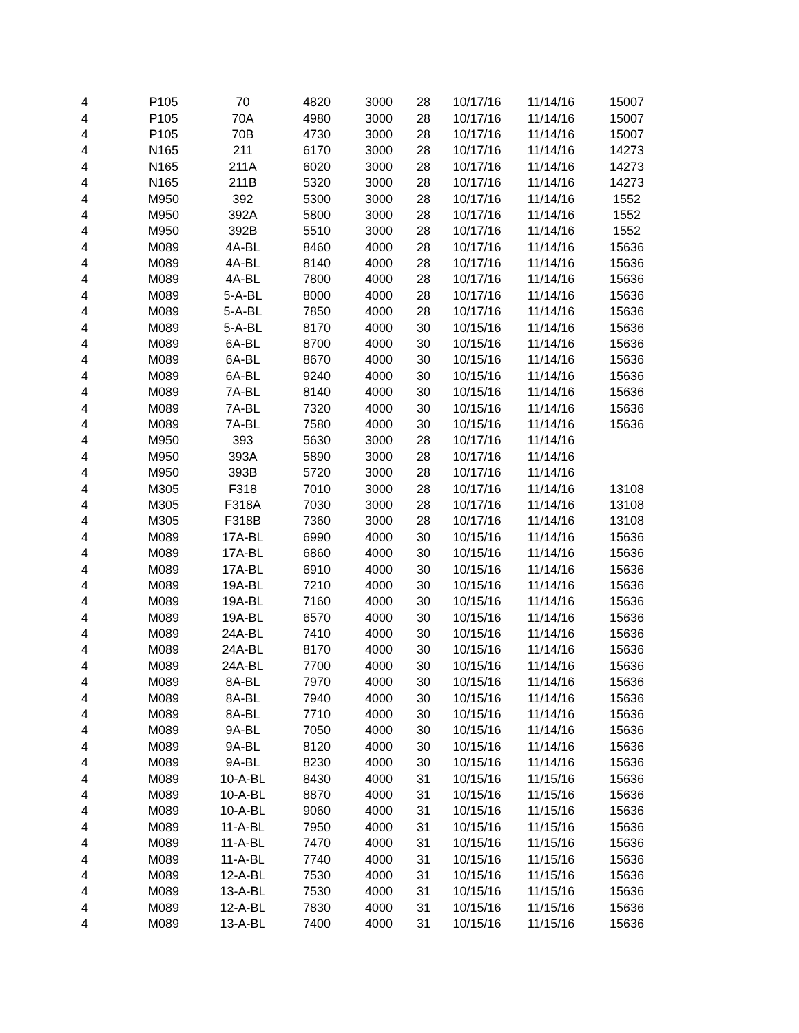| 4 | P105 | 70 | 4820 | 3000 | 28 | 10/17/16 | 11/14/16 | 15007 |
| 4 | P105 | 70A | 4980 | 3000 | 28 | 10/17/16 | 11/14/16 | 15007 |
| 4 | P105 | 70B | 4730 | 3000 | 28 | 10/17/16 | 11/14/16 | 15007 |
| 4 | N165 | 211 | 6170 | 3000 | 28 | 10/17/16 | 11/14/16 | 14273 |
| 4 | N165 | 211A | 6020 | 3000 | 28 | 10/17/16 | 11/14/16 | 14273 |
| 4 | N165 | 211B | 5320 | 3000 | 28 | 10/17/16 | 11/14/16 | 14273 |
| 4 | M950 | 392 | 5300 | 3000 | 28 | 10/17/16 | 11/14/16 | 1552 |
| 4 | M950 | 392A | 5800 | 3000 | 28 | 10/17/16 | 11/14/16 | 1552 |
| 4 | M950 | 392B | 5510 | 3000 | 28 | 10/17/16 | 11/14/16 | 1552 |
| 4 | M089 | 4A-BL | 8460 | 4000 | 28 | 10/17/16 | 11/14/16 | 15636 |
| 4 | M089 | 4A-BL | 8140 | 4000 | 28 | 10/17/16 | 11/14/16 | 15636 |
| 4 | M089 | 4A-BL | 7800 | 4000 | 28 | 10/17/16 | 11/14/16 | 15636 |
| 4 | M089 | 5-A-BL | 8000 | 4000 | 28 | 10/17/16 | 11/14/16 | 15636 |
| 4 | M089 | 5-A-BL | 7850 | 4000 | 28 | 10/17/16 | 11/14/16 | 15636 |
| 4 | M089 | 5-A-BL | 8170 | 4000 | 30 | 10/15/16 | 11/14/16 | 15636 |
| 4 | M089 | 6A-BL | 8700 | 4000 | 30 | 10/15/16 | 11/14/16 | 15636 |
| 4 | M089 | 6A-BL | 8670 | 4000 | 30 | 10/15/16 | 11/14/16 | 15636 |
| 4 | M089 | 6A-BL | 9240 | 4000 | 30 | 10/15/16 | 11/14/16 | 15636 |
| 4 | M089 | 7A-BL | 8140 | 4000 | 30 | 10/15/16 | 11/14/16 | 15636 |
| 4 | M089 | 7A-BL | 7320 | 4000 | 30 | 10/15/16 | 11/14/16 | 15636 |
| 4 | M089 | 7A-BL | 7580 | 4000 | 30 | 10/15/16 | 11/14/16 | 15636 |
| 4 | M950 | 393 | 5630 | 3000 | 28 | 10/17/16 | 11/14/16 | |
| 4 | M950 | 393A | 5890 | 3000 | 28 | 10/17/16 | 11/14/16 | |
| 4 | M950 | 393B | 5720 | 3000 | 28 | 10/17/16 | 11/14/16 | |
| 4 | M305 | F318 | 7010 | 3000 | 28 | 10/17/16 | 11/14/16 | 13108 |
| 4 | M305 | F318A | 7030 | 3000 | 28 | 10/17/16 | 11/14/16 | 13108 |
| 4 | M305 | F318B | 7360 | 3000 | 28 | 10/17/16 | 11/14/16 | 13108 |
| 4 | M089 | 17A-BL | 6990 | 4000 | 30 | 10/15/16 | 11/14/16 | 15636 |
| 4 | M089 | 17A-BL | 6860 | 4000 | 30 | 10/15/16 | 11/14/16 | 15636 |
| 4 | M089 | 17A-BL | 6910 | 4000 | 30 | 10/15/16 | 11/14/16 | 15636 |
| 4 | M089 | 19A-BL | 7210 | 4000 | 30 | 10/15/16 | 11/14/16 | 15636 |
| 4 | M089 | 19A-BL | 7160 | 4000 | 30 | 10/15/16 | 11/14/16 | 15636 |
| 4 | M089 | 19A-BL | 6570 | 4000 | 30 | 10/15/16 | 11/14/16 | 15636 |
| 4 | M089 | 24A-BL | 7410 | 4000 | 30 | 10/15/16 | 11/14/16 | 15636 |
| 4 | M089 | 24A-BL | 8170 | 4000 | 30 | 10/15/16 | 11/14/16 | 15636 |
| 4 | M089 | 24A-BL | 7700 | 4000 | 30 | 10/15/16 | 11/14/16 | 15636 |
| 4 | M089 | 8A-BL | 7970 | 4000 | 30 | 10/15/16 | 11/14/16 | 15636 |
| 4 | M089 | 8A-BL | 7940 | 4000 | 30 | 10/15/16 | 11/14/16 | 15636 |
| 4 | M089 | 8A-BL | 7710 | 4000 | 30 | 10/15/16 | 11/14/16 | 15636 |
| 4 | M089 | 9A-BL | 7050 | 4000 | 30 | 10/15/16 | 11/14/16 | 15636 |
| 4 | M089 | 9A-BL | 8120 | 4000 | 30 | 10/15/16 | 11/14/16 | 15636 |
| 4 | M089 | 9A-BL | 8230 | 4000 | 30 | 10/15/16 | 11/14/16 | 15636 |
| 4 | M089 | 10-A-BL | 8430 | 4000 | 31 | 10/15/16 | 11/15/16 | 15636 |
| 4 | M089 | 10-A-BL | 8870 | 4000 | 31 | 10/15/16 | 11/15/16 | 15636 |
| 4 | M089 | 10-A-BL | 9060 | 4000 | 31 | 10/15/16 | 11/15/16 | 15636 |
| 4 | M089 | 11-A-BL | 7950 | 4000 | 31 | 10/15/16 | 11/15/16 | 15636 |
| 4 | M089 | 11-A-BL | 7470 | 4000 | 31 | 10/15/16 | 11/15/16 | 15636 |
| 4 | M089 | 11-A-BL | 7740 | 4000 | 31 | 10/15/16 | 11/15/16 | 15636 |
| 4 | M089 | 12-A-BL | 7530 | 4000 | 31 | 10/15/16 | 11/15/16 | 15636 |
| 4 | M089 | 13-A-BL | 7530 | 4000 | 31 | 10/15/16 | 11/15/16 | 15636 |
| 4 | M089 | 12-A-BL | 7830 | 4000 | 31 | 10/15/16 | 11/15/16 | 15636 |
| 4 | M089 | 13-A-BL | 7400 | 4000 | 31 | 10/15/16 | 11/15/16 | 15636 |